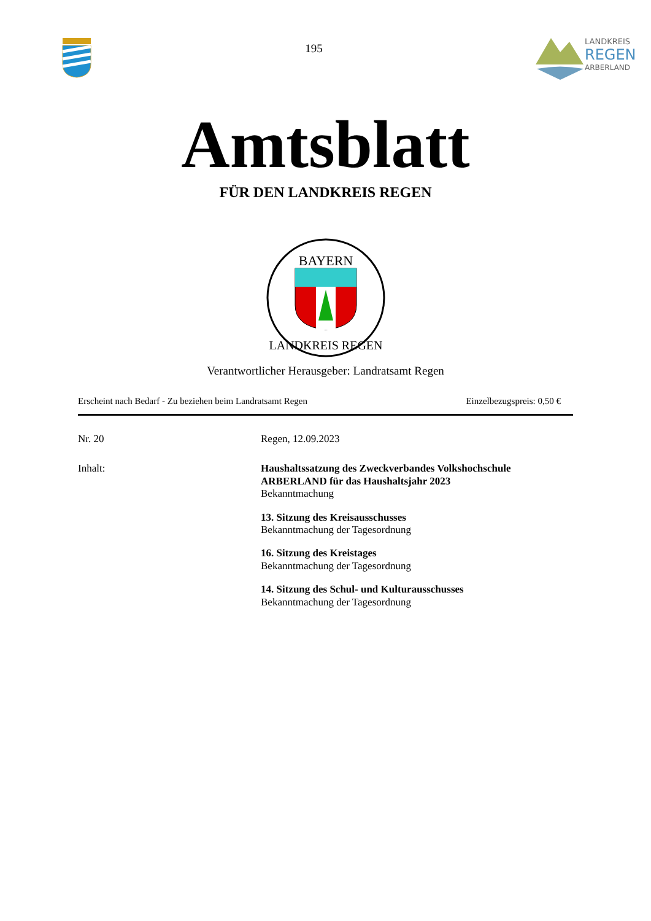195
LANDKREIS
REGEN
ARBERLAND
Amtsblatt
FÜR DEN LANDKREIS REGEN
BAYERN
LANDKREIS REGEN
Verantwortlicher Herausgeber: Landratsamt Regen
Erscheint nach Bedarf - Zu beziehen beim Landratsamt Regen Einzelbezugspreis: 0,50 €
Nr. 20
Regen, 12.09.2023
Inhalt:
Haushaltssatzung des Zweckverbandes Volkshochschule
ARBERLAND für das Haushaltsjahr 2023
Bekanntmachung
13. Sitzung des Kreisausschusses
Bekanntmachung der Tagesordnung
16. Sitzung des Kreistages
Bekanntmachung der Tagesordnung
14. Sitzung des Schul- und Kulturausschusses
Bekanntmachung der Tagesordnung